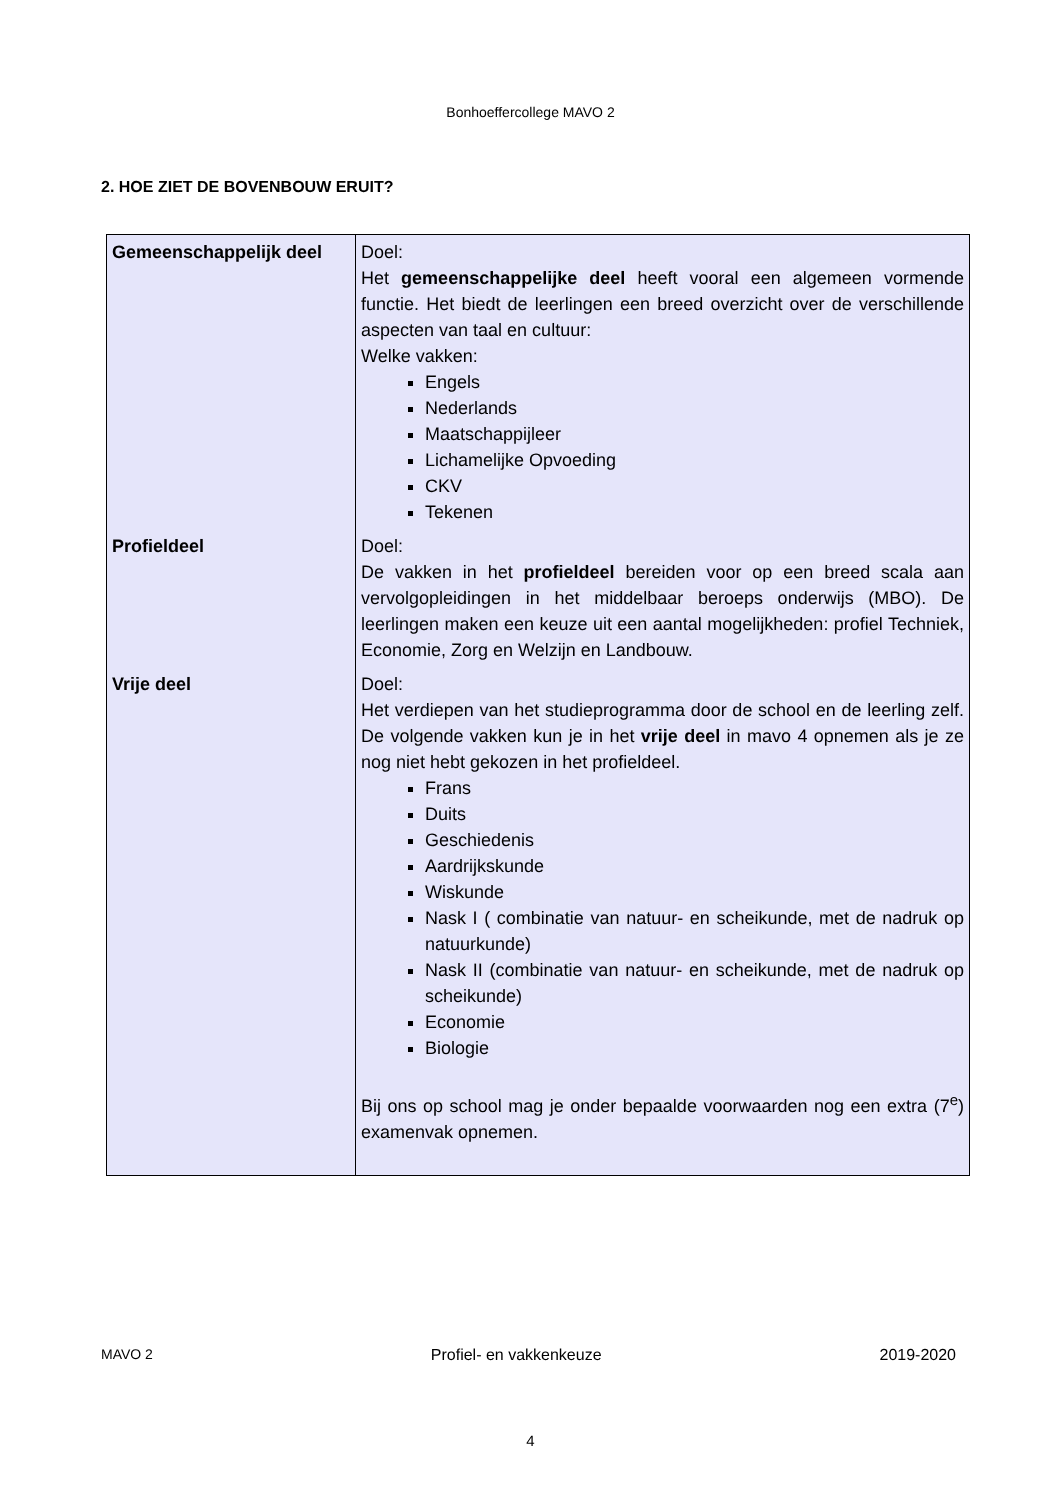Bonhoeffercollege MAVO 2
2. HOE ZIET DE BOVENBOUW ERUIT?
| Gemeenschappelijk deel | Doel: Het gemeenschappelijke deel heeft vooral een algemeen vormende functie. Het biedt de leerlingen een breed overzicht over de verschillende aspecten van taal en cultuur: Welke vakken: Engels Nederlands Maatschappijleer Lichamelijke Opvoeding CKV Tekenen |
| Profieldeel | Doel: De vakken in het profieldeel bereiden voor op een breed scala aan vervolgopleidingen in het middelbaar beroeps onderwijs (MBO). De leerlingen maken een keuze uit een aantal mogelijkheden: profiel Techniek, Economie, Zorg en Welzijn en Landbouw. |
| Vrije deel | Doel: Het verdiepen van het studieprogramma door de school en de leerling zelf. De volgende vakken kun je in het vrije deel in mavo 4 opnemen als je ze nog niet hebt gekozen in het profieldeel. Frans Duits Geschiedenis Aardrijkskunde Wiskunde Nask I ( combinatie van natuur- en scheikunde, met de nadruk op natuurkunde) Nask II (combinatie van natuur- en scheikunde, met de nadruk op scheikunde) Economie Biologie Bij ons op school mag je onder bepaalde voorwaarden nog een extra (7<sup>e</sup>) examenvak opnemen. |
MAVO 2 Profiel- en vakkenkeuze 2019-2020
4